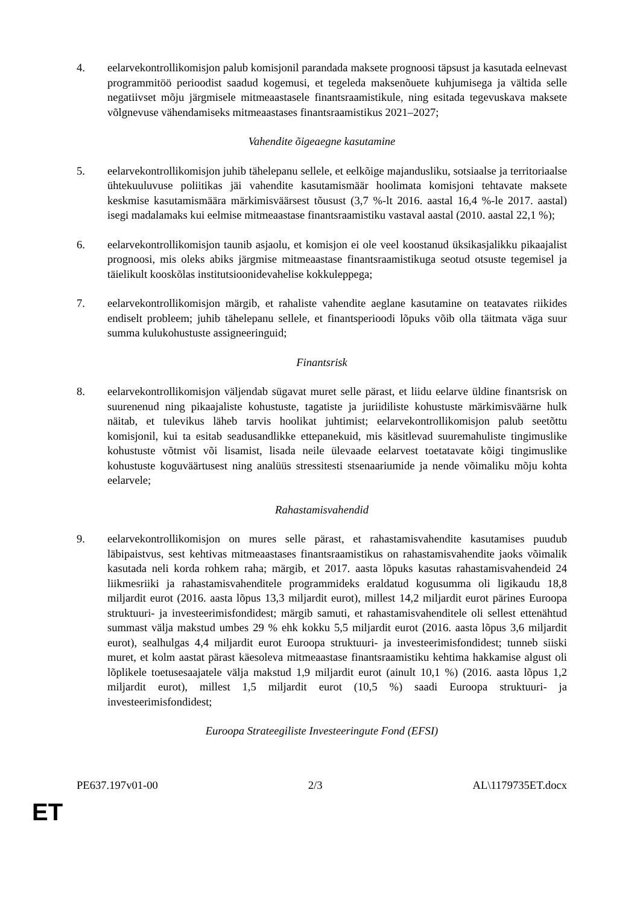4. eelarvekontrollikomisjon palub komisjonil parandada maksete prognoosi täpsust ja kasutada eelnevast programmitöö perioodist saadud kogemusi, et tegeleda maksenõuete kuhjumisega ja vältida selle negatiivset mõju järgmisele mitmeaastasele finantsraamistikule, ning esitada tegevuskava maksete võlgnevuse vähendamiseks mitmeaastases finantsraamistikus 2021–2027;
Vahendite õigeaegne kasutamine
5. eelarvekontrollikomisjon juhib tähelepanu sellele, et eelkõige majandusliku, sotsiaalse ja territoriaalse ühtekuuluvuse poliitikas jäi vahendite kasutamismäär hoolimata komisjoni tehtavate maksete keskmise kasutamismäära märkimisväärsest tõusust (3,7 %-lt 2016. aastal 16,4 %-le 2017. aastal) isegi madalamaks kui eelmise mitmeaastase finantsraamistiku vastaval aastal (2010. aastal 22,1 %);
6. eelarvekontrollikomisjon taunib asjaolu, et komisjon ei ole veel koostanud üksikasjalikku pikaajalist prognoosi, mis oleks abiks järgmise mitmeaastase finantsraamistikuga seotud otsuste tegemisel ja täielikult kooskõlas institutsioonidevahelise kokkuleppega;
7. eelarvekontrollikomisjon märgib, et rahaliste vahendite aeglane kasutamine on teatavates riikides endiselt probleem; juhib tähelepanu sellele, et finantsperioodi lõpuks võib olla täitmata väga suur summa kulukohustuste assigneeringuid;
Finantsrisk
8. eelarvekontrollikomisjon väljendab sügavat muret selle pärast, et liidu eelarve üldine finantsrisk on suurenenud ning pikaajaliste kohustuste, tagatiste ja juriidiliste kohustuste märkimisväärne hulk näitab, et tulevikus läheb tarvis hoolikat juhtimist; eelarvekontrollikomisjon palub seetõttu komisjonil, kui ta esitab seadusandlikke ettepanekuid, mis käsitlevad suuremahuliste tingimuslike kohustuste võtmist või lisamist, lisada neile ülevaade eelarvest toetatavate kõigi tingimuslike kohustuste koguväärtusest ning analüüs stressitesti stsenaariumide ja nende võimaliku mõju kohta eelarvele;
Rahastamisvahendid
9. eelarvekontrollikomisjon on mures selle pärast, et rahastamisvahendite kasutamises puudub läbipaistvus, sest kehtivas mitmeaastases finantsraamistikus on rahastamisvahendite jaoks võimalik kasutada neli korda rohkem raha; märgib, et 2017. aasta lõpuks kasutas rahastamisvahendeid 24 liikmesriiki ja rahastamisvahenditele programmideks eraldatud kogusumma oli ligikaudu 18,8 miljardit eurot (2016. aasta lõpus 13,3 miljardit eurot), millest 14,2 miljardit eurot pärines Euroopa struktuuri- ja investeerimisfondidest; märgib samuti, et rahastamisvahenditele oli sellest ettenähtud summast välja makstud umbes 29 % ehk kokku 5,5 miljardit eurot (2016. aasta lõpus 3,6 miljardit eurot), sealhulgas 4,4 miljardit eurot Euroopa struktuuri- ja investeerimisfondidest; tunneb siiski muret, et kolm aastat pärast käesoleva mitmeaastase finantsraamistiku kehtima hakkamise algust oli lõplikele toetusesaajatele välja makstud 1,9 miljardit eurot (ainult 10,1 %) (2016. aasta lõpus 1,2 miljardit eurot), millest 1,5 miljardit eurot (10,5 %) saadi Euroopa struktuuri- ja investeerimisfondidest;
Euroopa Strateegiliste Investeeringute Fond (EFSI)
PE637.197v01-00 2/3 AL\1179735ET.docx
ET